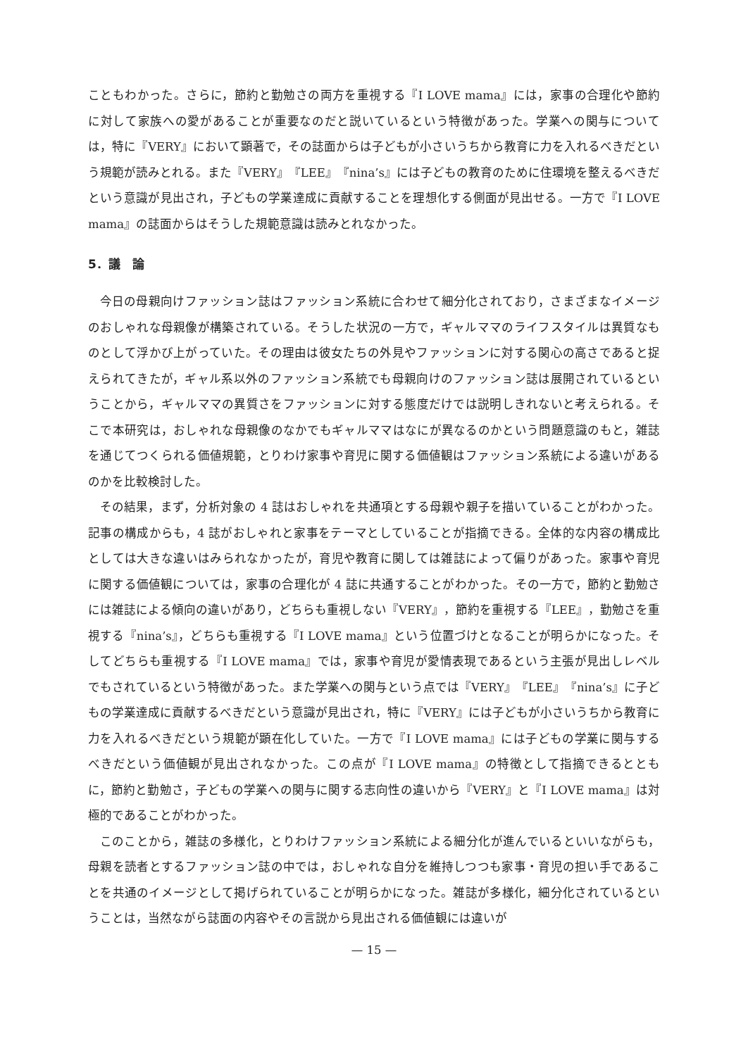こともわかった。さらに，節約と勤勉さの両方を重視する『I LOVE mama』には，家事の合理化や節約に対して家族への愛があることが重要なのだと説いているという特徴があった。学業への関与については，特に『VERY』において顕著で，その誌面からは子どもが小さいうちから教育に力を入れるべきだという規範が読みとれる。また『VERY』『LEE』『nina’s』には子どもの教育のために住環境を整えるべきだという意識が見出され，子どもの学業達成に貢献することを理想化する側面が見出せる。一方で『I LOVE mama』の誌面からはそうした規範意識は読みとれなかった。
5．議　論
今日の母親向けファッション誌はファッション系統に合わせて細分化されており，さまざまなイメージのおしゃれな母親像が構築されている。そうした状況の一方で，ギャルママのライフスタイルは異質なものとして浮かび上がっていた。その理由は彼女たちの外見やファッションに対する関心の高さであると捉えられてきたが，ギャル系以外のファッション系統でも母親向けのファッション誌は展開されているということから，ギャルママの異質さをファッションに対する態度だけでは説明しきれないと考えられる。そこで本研究は，おしゃれな母親像のなかでもギャルママはなにが異なるのかという問題意識のもと，雑誌を通じてつくられる価値規範，とりわけ家事や育児に関する価値観はファッション系統による違いがあるのかを比較検討した。
その結果，まず，分析対象の 4 誌はおしゃれを共通項とする母親や親子を描いていることがわかった。記事の構成からも，4 誌がおしゃれと家事をテーマとしていることが指摘できる。全体的な内容の構成比としては大きな違いはみられなかったが，育児や教育に関しては雑誌によって偏りがあった。家事や育児に関する価値観については，家事の合理化が 4 誌に共通することがわかった。その一方で，節約と勤勉さには雑誌による傾向の違いがあり，どちらも重視しない『VERY』，節約を重視する『LEE』，勤勉さを重視する『nina’s』，どちらも重視する『I LOVE mama』という位置づけとなることが明らかになった。そしてどちらも重視する『I LOVE mama』では，家事や育児が愛情表現であるという主張が見出しレベルでもされているという特徴があった。また学業への関与という点では『VERY』『LEE』『nina’s』に子どもの学業達成に貢献するべきだという意識が見出され，特に『VERY』には子どもが小さいうちから教育に力を入れるべきだという規範が顕在化していた。一方で『I LOVE mama』には子どもの学業に関与するべきだという価値観が見出されなかった。この点が『I LOVE mama』の特徴として指摘できるとともに，節約と勤勉さ，子どもの学業への関与に関する志向性の違いから『VERY』と『I LOVE mama』は対極的であることがわかった。
このことから，雑誌の多様化，とりわけファッション系統による細分化が進んでいるといいながらも，母親を読者とするファッション誌の中では，おしゃれな自分を維持しつつも家事・育児の担い手であることを共通のイメージとして掲げられていることが明らかになった。雑誌が多様化，細分化されているということは，当然ながら誌面の内容やその言説から見出される価値観には違いが
— 15 —